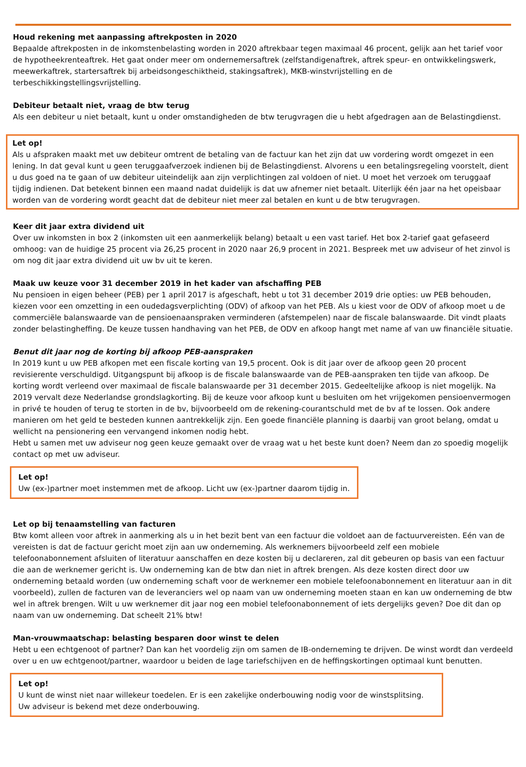Houd rekening met aanpassing aftrekposten in 2020
Bepaalde aftrekposten in de inkomstenbelasting worden in 2020 aftrekbaar tegen maximaal 46 procent, gelijk aan het tarief voor de hypotheekrenteaftrek. Het gaat onder meer om ondernemersaftrek (zelfstandigenaftrek, aftrek speur- en ontwikkelingswerk, meewerkaftrek, startersaftrek bij arbeidsongeschiktheid, stakingsaftrek), MKB-winstvrijstelling en de terbeschikkingstellingsvrijstelling.
Debiteur betaalt niet, vraag de btw terug
Als een debiteur u niet betaalt, kunt u onder omstandigheden de btw terugvragen die u hebt afgedragen aan de Belastingdienst.
Let op!
Als u afspraken maakt met uw debiteur omtrent de betaling van de factuur kan het zijn dat uw vordering wordt omgezet in een lening. In dat geval kunt u geen teruggaafverzoek indienen bij de Belastingdienst. Alvorens u een betalingsregeling voorstelt, dient u dus goed na te gaan of uw debiteur uiteindelijk aan zijn verplichtingen zal voldoen of niet. U moet het verzoek om teruggaaf tijdig indienen. Dat betekent binnen een maand nadat duidelijk is dat uw afnemer niet betaalt. Uiterlijk één jaar na het opeisbaar worden van de vordering wordt geacht dat de debiteur niet meer zal betalen en kunt u de btw terugvragen.
Keer dit jaar extra dividend uit
Over uw inkomsten in box 2 (inkomsten uit een aanmerkelijk belang) betaalt u een vast tarief. Het box 2-tarief gaat gefaseerd omhoog: van de huidige 25 procent via 26,25 procent in 2020 naar 26,9 procent in 2021. Bespreek met uw adviseur of het zinvol is om nog dit jaar extra dividend uit uw bv uit te keren.
Maak uw keuze voor 31 december 2019 in het kader van afschaffing PEB
Nu pensioen in eigen beheer (PEB) per 1 april 2017 is afgeschaft, hebt u tot 31 december 2019 drie opties: uw PEB behouden, kiezen voor een omzetting in een oudedagsverplichting (ODV) of afkoop van het PEB. Als u kiest voor de ODV of afkoop moet u de commerciële balanswaarde van de pensioenaanspraken verminderen (afstempelen) naar de fiscale balanswaarde. Dit vindt plaats zonder belastingheffing. De keuze tussen handhaving van het PEB, de ODV en afkoop hangt met name af van uw financiële situatie.
Benut dit jaar nog de korting bij afkoop PEB-aanspraken
In 2019 kunt u uw PEB afkopen met een fiscale korting van 19,5 procent. Ook is dit jaar over de afkoop geen 20 procent revisierente verschuldigd. Uitgangspunt bij afkoop is de fiscale balanswaarde van de PEB-aanspraken ten tijde van afkoop. De korting wordt verleend over maximaal de fiscale balanswaarde per 31 december 2015. Gedeeltelijke afkoop is niet mogelijk. Na 2019 vervalt deze Nederlandse grondslagkorting. Bij de keuze voor afkoop kunt u besluiten om het vrijgekomen pensioenvermogen in privé te houden of terug te storten in de bv, bijvoorbeeld om de rekening-courantschuld met de bv af te lossen. Ook andere manieren om het geld te besteden kunnen aantrekkelijk zijn. Een goede financiële planning is daarbij van groot belang, omdat u wellicht na pensionering een vervangend inkomen nodig hebt.
Hebt u samen met uw adviseur nog geen keuze gemaakt over de vraag wat u het beste kunt doen? Neem dan zo spoedig mogelijk contact op met uw adviseur.
Let op!
Uw (ex-)partner moet instemmen met de afkoop. Licht uw (ex-)partner daarom tijdig in.
Let op bij tenaamstelling van facturen
Btw komt alleen voor aftrek in aanmerking als u in het bezit bent van een factuur die voldoet aan de factuurvereisten. Eén van de vereisten is dat de factuur gericht moet zijn aan uw onderneming. Als werknemers bijvoorbeeld zelf een mobiele telefoonabonnement afsluiten of literatuur aanschaffen en deze kosten bij u declareren, zal dit gebeuren op basis van een factuur die aan de werknemer gericht is. Uw onderneming kan de btw dan niet in aftrek brengen. Als deze kosten direct door uw onderneming betaald worden (uw onderneming schaft voor de werknemer een mobiele telefoonabonnement en literatuur aan in dit voorbeeld), zullen de facturen van de leveranciers wel op naam van uw onderneming moeten staan en kan uw onderneming de btw wel in aftrek brengen. Wilt u uw werknemer dit jaar nog een mobiel telefoonabonnement of iets dergelijks geven? Doe dit dan op naam van uw onderneming. Dat scheelt 21% btw!
Man-vrouwmaatschap: belasting besparen door winst te delen
Hebt u een echtgenoot of partner? Dan kan het voordelig zijn om samen de IB-onderneming te drijven. De winst wordt dan verdeeld over u en uw echtgenoot/partner, waardoor u beiden de lage tariefschijven en de heffingskortingen optimaal kunt benutten.
Let op!
U kunt de winst niet naar willekeur toedelen. Er is een zakelijke onderbouwing nodig voor de winstsplitsing.
Uw adviseur is bekend met deze onderbouwing.